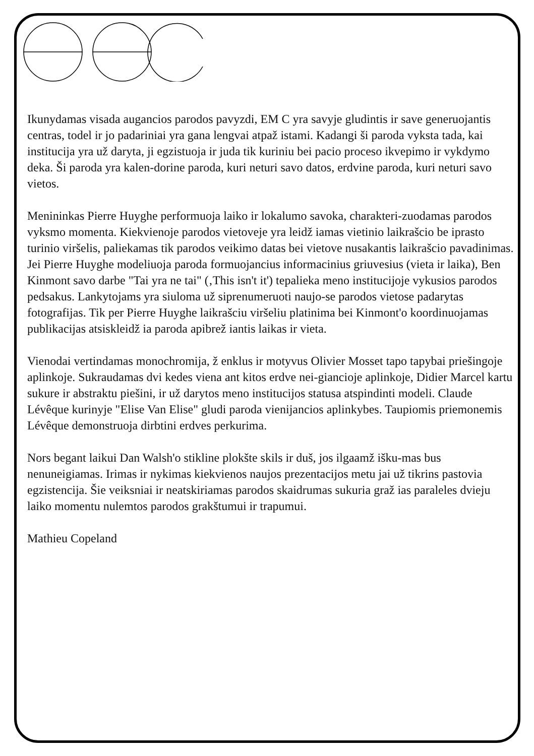Ikunydamas visada augancios parodos pavyzdi, EM C yra savyje gludintis ir save generuojantis centras, todel ir jo padariniai yra gana lengvai atpaž istami. Kadangi ši paroda vyksta tada, kai institucija yra už daryta, ji egzistuoja ir juda tik kuriniu bei pacio proceso ikvepimo ir vykdymo deka. Ši paroda yra kalen-dorine paroda, kuri neturi savo datos, erdvine paroda, kuri neturi savo vietos.
Menininkas Pierre Huyghe performuoja laiko ir lokalumo savoka, charakteri-zuodamas parodos vyksmo momenta. Kiekvienoje parodos vietoveje yra leidž iamas vietinio laikrašcio be iprasto turinio viršelis, paliekamas tik parodos veikimo datas bei vietove nusakantis laikrašcio pavadinimas. Jei Pierre Huyghe modeliuoja paroda formuojancius informacinius griuvesius (vieta ir laika), Ben Kinmont savo darbe "Tai yra ne tai" (‚This isn't it') tepalieka meno institucijoje vykusios parodos pedsakus. Lankytojams yra siuloma už siprenumeruoti naujo-se parodos vietose padarytas fotografijas. Tik per Pierre Huyghe laikrašciu viršeliu platinima bei Kinmont'o koordinuojamas publikacijas atsiskleidž ia paroda apibrež iantis laikas ir vieta.
Vienodai vertindamas monochromija, ž enklus ir motyvus Olivier Mosset tapo tapybai priešingoje aplinkoje. Sukraudamas dvi kedes viena ant kitos erdve nei-giancioje aplinkoje, Didier Marcel kartu sukure ir abstraktu piešini, ir už darytos meno institucijos statusa atspindinti modeli. Claude Lévêque kurinyje "Elise Van Elise" gludi paroda vienijancios aplinkybes. Taupiomis priemonemis Lévêque demonstruoja dirbtini erdves perkurima.
Nors begant laikui Dan Walsh'o stikline plokšte skils ir duš, jos ilgaamž išku-mas bus nenuneigiamas. Irimas ir nykimas kiekvienos naujos prezentacijos metu jai už tikrins pastovia egzistencija. Šie veiksniai ir neatskiriamas parodos skaidrumas sukuria graž ias paraleles dvieju laiko momentu nulemtos parodos grakštumui ir trapumui.
Mathieu Copeland